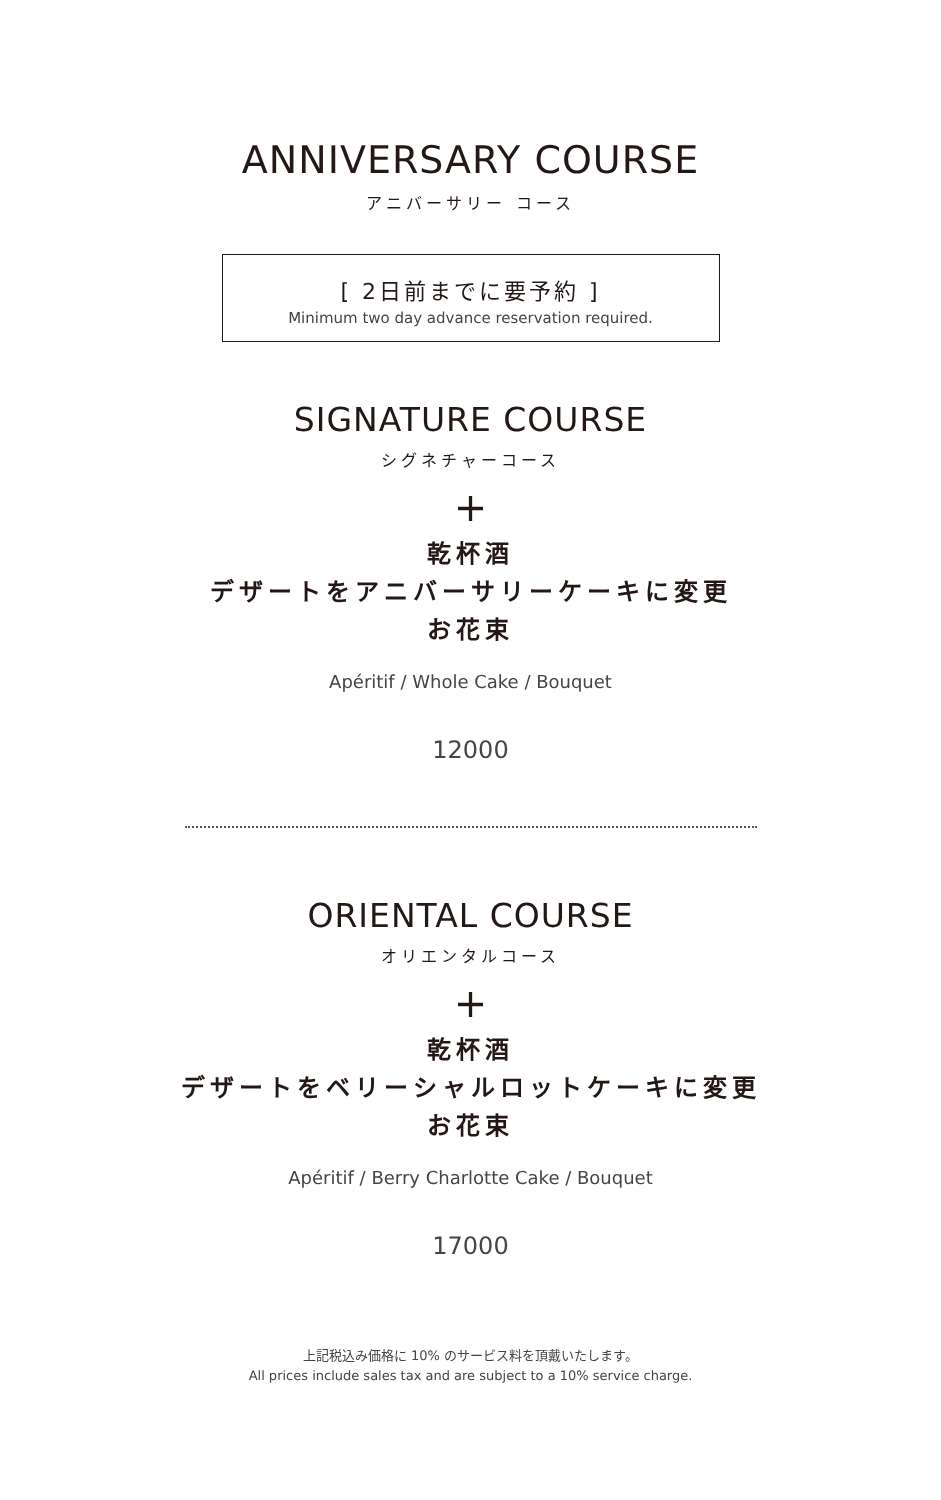ANNIVERSARY COURSE
アニバーサリー コース
[ 2日前までに要予約 ]
Minimum two day advance reservation required.
SIGNATURE COURSE
シグネチャーコース
+
乾杯酒
デザートをアニバーサリーケーキに変更
お花束
Apéritif / Whole Cake / Bouquet
12000
ORIENTAL COURSE
オリエンタルコース
+
乾杯酒
デザートをベリーシャルロットケーキに変更
お花束
Apéritif / Berry Charlotte Cake / Bouquet
17000
上記税込み価格に 10% のサービス料を頂戴いたします。
All prices include sales tax and are subject to a 10% service charge.